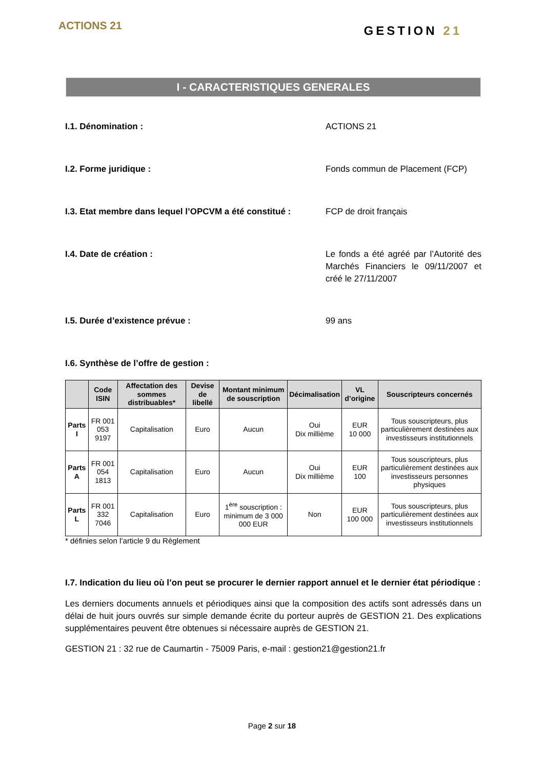ACTIONS 21
GESTION 21
I - CARACTERISTIQUES GENERALES
I.1. Dénomination : ACTIONS 21
I.2. Forme juridique : Fonds commun de Placement (FCP)
I.3. Etat membre dans lequel l’OPCVM a été constitué :
FCP de droit français
I.4. Date de création : Le fonds a été agréé par l’Autorité des Marchés Financiers le 09/11/2007 et créé le 27/11/2007
I.5. Durée d’existence prévue : 99 ans
I.6. Synthèse de l’offre de gestion :
| | Code ISIN | Affectation des sommes distribuables* | Devise de libellé | Montant minimum de souscription | Décimalisation | VL d’origine | Souscripteurs concernés |
| --- | --- | --- | --- | --- | --- | --- | --- |
| Parts I | FR 001 053 9197 | Capitalisation | Euro | Aucun | Oui Dix millième | EUR 10 000 | Tous souscripteurs, plus particulièrement destinées aux investisseurs institutionnels |
| Parts A | FR 001 054 1813 | Capitalisation | Euro | Aucun | Oui Dix millième | EUR 100 | Tous souscripteurs, plus particulièrement destinées aux investisseurs personnes physiques |
| Parts L | FR 001 332 7046 | Capitalisation | Euro | 1<sup>ère</sup> souscription : minimum de 3 000 000 EUR | Non | EUR 100 000 | Tous souscripteurs, plus particulièrement destinées aux investisseurs institutionnels |
* définies selon l’article 9 du Règlement
I.7. Indication du lieu où l’on peut se procurer le dernier rapport annuel et le dernier état périodique :
Les derniers documents annuels et périodiques ainsi que la composition des actifs sont adressés dans un délai de huit jours ouvrés sur simple demande écrite du porteur auprès de GESTION 21. Des explications supplémentaires peuvent être obtenues si nécessaire auprès de GESTION 21.
GESTION 21 : 32 rue de Caumartin - 75009 Paris, e-mail : gestion21@gestion21.fr
Page 2 sur 18